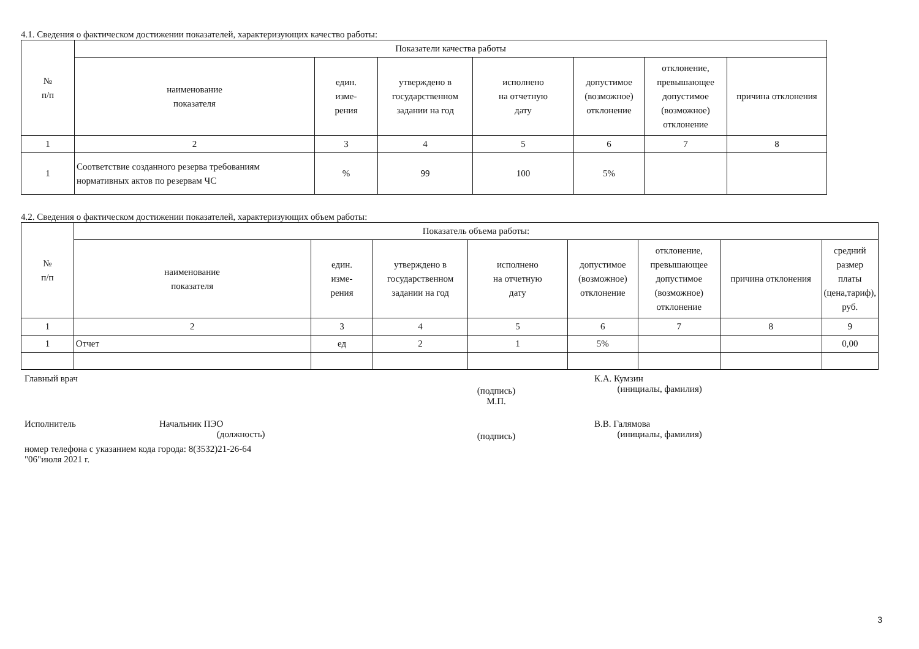4.1. Сведения о фактическом достижении показателей, характеризующих качество работы:
| № п/п | Показатели качества работы | | | | | | |
| --- | --- | --- | --- | --- | --- | --- | --- |
| | наименование показателя | един. изме- рения | утверждено в государственном задании на год | исполнено на отчетную дату | допустимое (возможное) отклонение | отклонение, превышающее допустимое (возможное) отклонение | причина отклонения |
| 1 | 2 | 3 | 4 | 5 | 6 | 7 | 8 |
| 1 | Соответствие созданного резерва требованиям нормативных актов по резервам ЧС | % | 99 | 100 | 5% | | |
4.2. Сведения о фактическом достижении показателей, характеризующих объем работы:
| № п/п | Показатель объема работы: | | | | | | | |
| --- | --- | --- | --- | --- | --- | --- | --- | --- |
| | наименование показателя | един. изме- рения | утверждено в государственном задании на год | исполнено на отчетную дату | допустимое (возможное) отклонение | отклонение, превышающее допустимое (возможное) отклонение | причина отклонения | средний размер платы (цена,тариф), руб. |
| 1 | 2 | 3 | 4 | 5 | 6 | 7 | 8 | 9 |
| 1 | Отчет | ед | 2 | 1 | 5% | | | 0,00 |
Главный врач (подпись)
М.П. К.А. Кумзин
(инициалы, фамилия)
Исполнитель Начальник ПЭО
(должность) (подпись) В.В. Галямова
(инициалы, фамилия)
номер телефона с указанием кода города: 8(3532)21-26-64
"06"июля 2021 г.
3